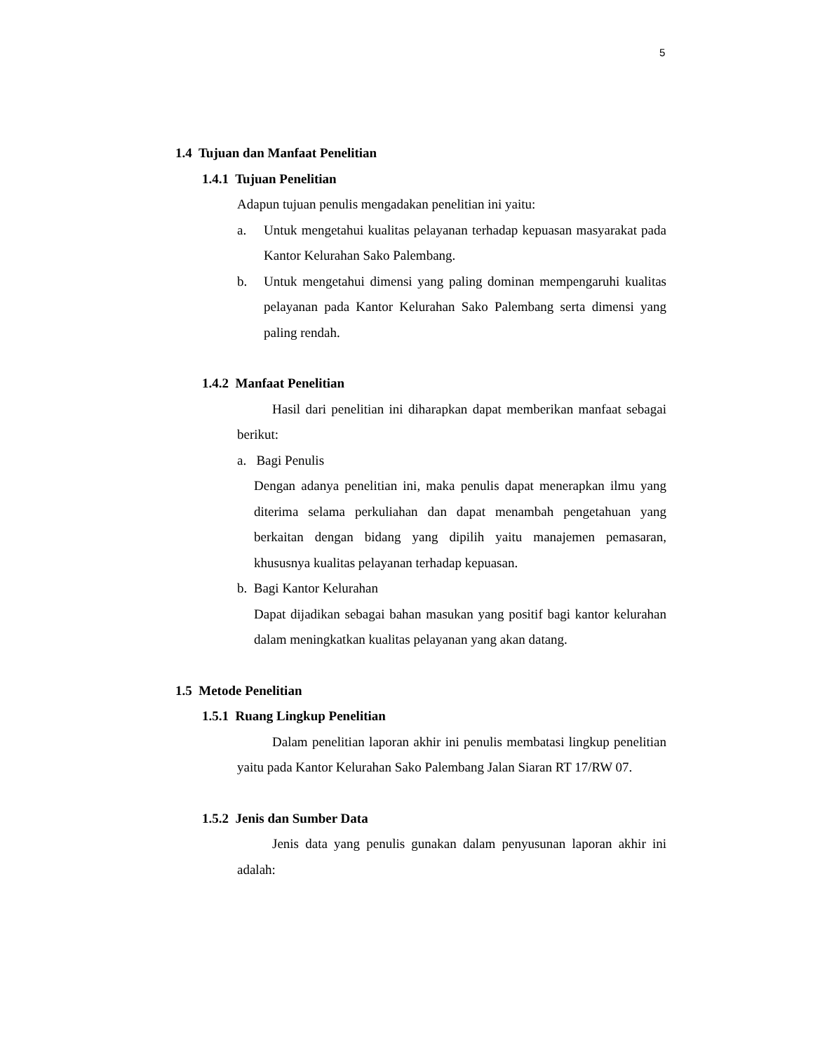5
1.4 Tujuan dan Manfaat Penelitian
1.4.1 Tujuan Penelitian
Adapun tujuan penulis mengadakan penelitian ini yaitu:
a. Untuk mengetahui kualitas pelayanan terhadap kepuasan masyarakat pada Kantor Kelurahan Sako Palembang.
b. Untuk mengetahui dimensi yang paling dominan mempengaruhi kualitas pelayanan pada Kantor Kelurahan Sako Palembang serta dimensi yang paling rendah.
1.4.2 Manfaat Penelitian
Hasil dari penelitian ini diharapkan dapat memberikan manfaat sebagai berikut:
a. Bagi Penulis
Dengan adanya penelitian ini, maka penulis dapat menerapkan ilmu yang diterima selama perkuliahan dan dapat menambah pengetahuan yang berkaitan dengan bidang yang dipilih yaitu manajemen pemasaran, khususnya kualitas pelayanan terhadap kepuasan.
b. Bagi Kantor Kelurahan
Dapat dijadikan sebagai bahan masukan yang positif bagi kantor kelurahan dalam meningkatkan kualitas pelayanan yang akan datang.
1.5 Metode Penelitian
1.5.1 Ruang Lingkup Penelitian
Dalam penelitian laporan akhir ini penulis membatasi lingkup penelitian yaitu pada Kantor Kelurahan Sako Palembang Jalan Siaran RT 17/RW 07.
1.5.2 Jenis dan Sumber Data
Jenis data yang penulis gunakan dalam penyusunan laporan akhir ini adalah: